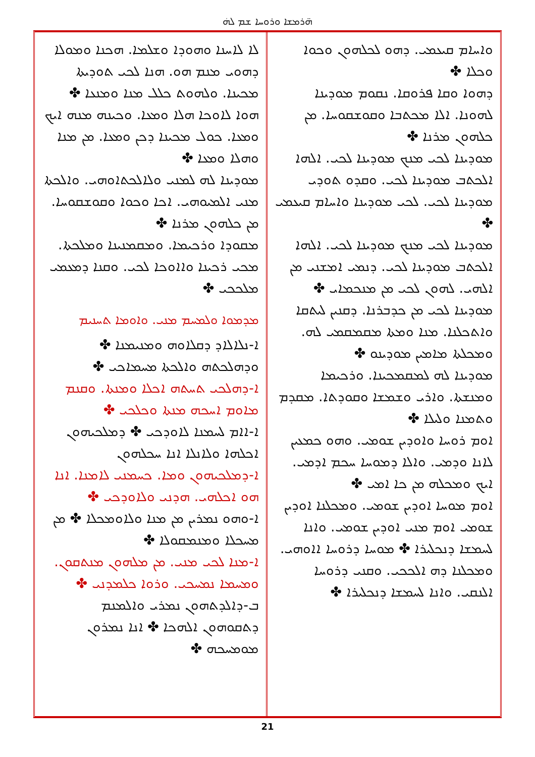ܗ̈ܪܡܫܐ ܘܪܘܚܐ ܫܡ ܠܗܿ
ܘܐܚܐܡ ܩܝܥܡܝ. ܕܗܘ ܠܟܠܗܘܢ ܘܟܘܐ ܘܟܠܐ ✤
ܕܗܘܐ ܘܩܐ ܦܪܘܩܐ. ܢܩܘܡ ܡܘܕܝܢܐ ܠܗܘܢܐ. ܐܠܐ ܡܟܬܒܐ ܘܩܘܫܩܘܚܐ. ܡܢ ܟܠܗܘܢ ܡܪܢܐ ✤
ܡܘܕܝܢܐ ܠܟܝ ܡܢܟ ܡܘܕܝܢܐ ܠܟܝ. ܐܠܗܐ ܐܠܟܬܒ ܡܘܕܝܢܐ ܠܟܝ. ܘܩܕܘ ܬܘܕܝ ܡܘܕܝܢܐ ܠܟܝ. ܠܟܝ ܡܘܕܝܢܐ ܘܐܚܐܡ ܩܝܥܡܝ ✤
ܡܘܕܝܢܐ ܠܟܝ ܡܢܟ ܡܘܕܝܢܐ ܠܟܝ. ܐܠܗܐ ܐܠܟܬܒ ܡܘܕܝܢܐ ܠܟܝ. ܕܢܡܝ ܐܡܫܢܝ ܡܢ ܐܠܗܝ. ܠܗܘܢ ܠܟܝ ܡܢ ܡܢܟܡܐܝ ✤
ܡܘܕܝܢܐ ܠܟܝ ܡܢ ܟܕܒܪܢܐ. ܕܩܢܝܢ ܠܝܬܩܐ ܘܐܬܟܠܢܐ. ܡܢܐ ܘܡܬܐ ܡܩܡܩܡܝ ܠܗ. ܘܡܟܠܬܐ ܡܐܡܝܢ ܡܘܕܝܢܘ ✤
ܡܘܕܝܢܐ ܠܗ ܠܡܩܡܟܝܢܐ. ܘܪܟܝܡܐ ܘܡܢܫܬܐ. ܘܐܪܝ ܘܫܡܫܐ ܘܩܘܕܬܐ. ܡܩܕܡ ܘܬܡܢܐ ܘܠܝܠܐ ✤
ܐܘܡ ܪܘܚܐ ܘܐܘܕܝܢ ܫܘܡܝ. ܘܗܘ ܟܡܥܝܢ ܠܐܢܐ ܘܕܡܝ. ܘܐܠܐ ܕܡܘܚܐ ܚܟܡ ܐܕܡܝ. ܐܝܟ ܘܡܟܠܗ ܡܢ ܟܐ ܐܡܝ ✤
ܐܘܡ ܡܘܚܐ ܐܘܕܝܢ ܫܘܡܝ. ܘܡܟܠܢܐ ܐܘܕܝܢ ܫܘܡܝ ܐܘܡ ܡܢܝ ܐܘܕܝܢ ܫܘܡܝ. ܘܐܢܐ ܠܚܡܫܐ ܕܢܟܠܝܪܐ ✤ ܡܘܚܐ ܕܪܘܚܐ ܐܐܘܗܝ. ܘܡܟܠܢܐ ܕܗ ܐܠܟܟܝ. ܘܩܢܝ ܕܪܘܚܐ ܐܠܢܩܝ. ܘܐܢܐ ܠܚܡܫܐ ܕܢܟܠܝܪܐ ✤
ܠܐ ܠܐܚܢܐ ܘܗܘܕܐ ܘܫܠܡܐ. ܗܟܢܐ ܘܡܘܠܐ ܕܗܘܝ ܡܢܡ ܗܘ. ܗܢܐ ܠܟܝ ܬܘܕܝܬܐ ܡܟܝܢܐ. ܘܠܗܘܬ ܟܠܠ ܡܢܐ ܘܡܢܥܐ ✤ ܗܘܐ ܠܐܘܟܐ ܗܠܐ ܘܡܥܐ. ܘܟܝܢܗ ܡܢܗ ܐܝܟ ܘܡܥܐ. ܟܘܠ ܡܟܝܢܐ ܕܟܢ ܘܡܥܐ. ܡܢ ܡܢܐ ܘܗܠܐ ܘܡܥܐ ✤
ܡܘܕܝܢܐ ܠܗ ܠܡܢܝ ܘܠܐܠܟܬܐܘܗܝ. ܘܐܠܟܬܐ ܡܢܝ ܐܠܡܝܘܗܝ. ܐܟܐ ܘܟܘܐ ܘܩܘܫܩܘܚܐ. ܡܢ ܟܠܗܘܢ ܡܪܢܐ ✤
ܡܩܘܕܐ ܘܪܟܝܡܐ. ܘܡܩܡܢܝܢܐ ܘܡܠܟܬܐ. ܡܟܝ ܪܟܝܢܐ ܘܐܐܘܟܐ ܠܟܝ. ܘܩܢܐ ܕܡܥܡܝ ܡܠܟܟܝ ✤
ܡܕܡܘܐ ܘܠܡܚܡ ܡܢܝ. ܘܐܘܡܐ ܬܚܢܝܡ
ܐ-ܢܠܐܠܐܕ ܕܩܠܐܘܗ ܘܡܢܝܡܢܐ ✤ ܘܕܗܠܟܬܗ ܘܐܠܟܬܐ ܡܚܡܐܟܝ ✤
ܐ-ܕܗܠܟܝ ܬܚܬܗ ܐܟܠܐ ܘܡܢܬܐ. ܘܩܢܡ ܡܐܘܡ ܐܚܟܗ ܡܢܬܐ ܘܟܠܟܝ ✤
ܐ-ܐܐܡ ܠܚܡܢܐ ܠܐܘܕܟܝ ✤ ܕܡܠܟܝܗܘܢ ܐܟܠܗܐ ܘܠܐܢܠܐ ܐܢܐ ܚܟܠܗܘܢ
ܐ-ܕܡܠܟܝܗܘܢ ܘܡܐ. ܟܚܡܢܝ ܠܐܡܢܐ. ܐܢܐ ܗܘ ܐܟܠܗܝ. ܗܕܢܝ ܘܠܐܘܕܟܝ ✤
ܐ-ܘܗܘ ܢܡܪܝܢ ܡܢ ܡܢܐ ܘܠܐܘܡܟܠܐ ✤ ܡܢ ܡܚܟܠܐ ܘܡܢܡܩܘܠܐ ✤
ܐ-ܡܢܐ ܠܟܝ ܡܢܝ. ܡܢ ܡܠܗܘܢ ܡܢܬܩܘܢ. ܘܡܚܡܐ ܢܡܚܟܝ. ܘܪܘܐ ܟܠܡܕܢܝ ✤
ܒ-ܕܐܠܕܬܗܘܢ ܢܡܪܝ ܘܐܠܡܢܡ ܕܬܩܘܗܘܢ ܐܠܗܟܐ ✤ ܐܢܐ ܢܡܪܘܢ ܡܘܡܚܟܗ ✤
21